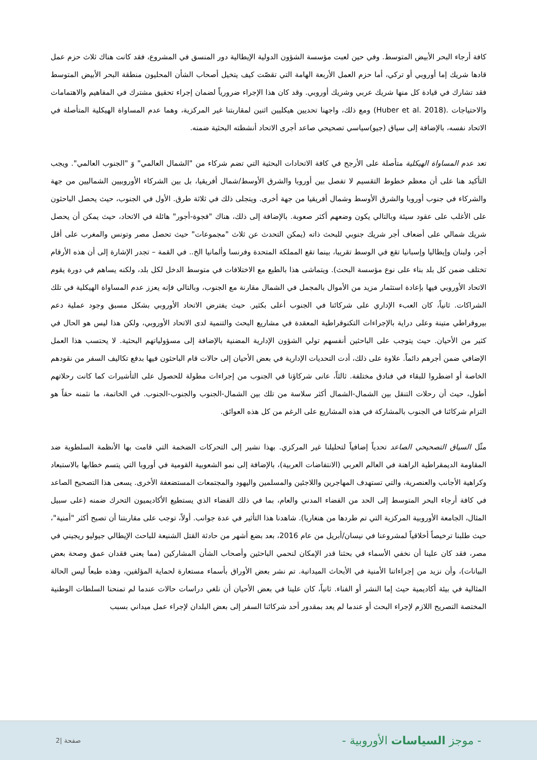كافة أرجاء البحر الأبيض المتوسط. وفي حين لعبت مؤسسة الشؤون الدولية الإيطالية دور المنسق في المشروع، فقد كانت هناك ثلاث حزم عمل قادها شريك إما أوروبي أو تركي، أما حزم العمل الأربعة الهامة التي تقصّت كيف يتخيل أصحاب الشأن المحليون منطقة البحر الأبيض المتوسط فقد تشارك في قيادة كل منها شريك عربي وشريك أوروبي. وقد كان هذا الإجراء ضرورياً لضمان إجراء تحقيق مشترك في المفاهيم والاهتمامات والاحتياجات .(Huber et al. 2018) ومع ذلك، واجهنا تحديين هيكليين اثنين لمقاربتنا غير المركزية، وهما عدم المساواة الهيكلية المتأصلة في الاتحاد نفسه، بالإضافة إلى سياق (جيو)سياسي تصحيحي صاعد أجرى الاتحاد أنشطته البحثية ضمنه.
تعد عدم المساواة الهيكلية متأصلة على الأرجح في كافة الاتحادات البحثية التي تضم شركاء من "الشمال العالمي" وَ "الجنوب العالمي". ويجب التأكيد هنا على أن معظم خطوط التقسيم لا تفصل بين أوروبا والشرق الأوسط/شمال أفريقيا، بل بين الشركاء الأوروبيين الشماليين من جهة والشركاء في جنوب أوروبا والشرق الأوسط وشمال أفريقيا من جهة أخرى. ويتجلى ذلك في ثلاثة طرق. الأول في الجنوب، حيث يحصل الباحثون على الأغلب على عقود سيئة وبالتالي يكون وضعهم أكثر صعوبة. بالإضافة إلى ذلك، هناك "فجوة-أجور" هائلة في الاتحاد، حيث يمكن أن يحصل شريك شمالي على أضعاف أجر شريك جنوبي للبحث ذاته (يمكن التحدث عن ثلاث "مجموعات" حيث تحصل مصر وتونس والمغرب على أقل أجر، ولبنان وإيطاليا وإسبانيا تقع في الوسط تقريبا، بينما تقع المملكة المتحدة وفرنسا وألمانيا الخ.. في القمة – تجدر الإشارة إلى أن هذه الأرقام تختلف ضمن كل بلد بناء على نوع مؤسسة البحث). ويتماشى هذا بالطبع مع الاختلافات في متوسط الدخل لكل بلد، ولكنه يساهم في دورة يقوم الاتحاد الأوروبي فيها بإعادة استثمار مزيد من الأموال بالمجمل في الشمال مقارنة مع الجنوب، وبالتالي فإنه يعزز عدم المساواة الهيكلية في تلك الشراكات. ثانياً، كان العبء الإداري على شركائنا في الجنوب أعلى بكثير. حيث يفترض الاتحاد الأوروبي بشكل مسبق وجود عملية دعم بيروقراطي متينة وعلى دراية بالإجراءات التكنوقراطية المعقدة في مشاريع البحث والتنمية لدى الاتحاد الأوروبي، ولكن هذا ليس هو الحال في كثير من الأحيان. حيث يتوجب على الباحثين أنفسهم تولي الشؤون الإدارية المضنية بالإضافة إلى مسؤولياتهم البحثية. لا يحتسب هذا العمل الإضافي ضمن أجرهم دائماً. علاوة على ذلك، أدت التحديات الإدارية في بعض الأحيان إلى حالات قام الباحثون فيها بدفع تكاليف السفر من نقودهم الخاصة أو اضطروا للبقاء في فنادق مختلفة. ثالثاً، عانى شركاؤنا في الجنوب من إجراءات مطولة للحصول على التأشيرات كما كانت رحلاتهم أطول، حيث أن رحلات التنقل بين الشمال-الشمال أكثر سلاسة من تلك بين الشمال-الجنوب والجنوب-الجنوب. في الخاتمة، ما نثمنه حقاً هو التزام شركائنا في الجنوب بالمشاركة في هذه المشاريع على الرغم من كل هذه العوائق.
مثّل السياق التصحيحي الصاعد تحدياً إضافياً لتحليلنا غير المركزي. بهذا نشير إلى التحركات الضخمة التي قامت بها الأنظمة السلطوية ضد المقاومة الديمقراطية الراهنة في العالم العربي (الانتفاضات العربية)، بالإضافة إلى نمو الشعوبية القومية في أوروبا التي يتسم خطابها بالاستبعاد وكراهية الأجانب والعنصرية، والتي تستهدف المهاجرين واللاجئين والمسلمين واليهود والمجتمعات المستضعفة الأخرى. يسعى هذا التصحيح الصاعد في كافة أرجاء البحر المتوسط إلى الحد من الفضاء المدني والعام، بما في ذلك الفضاء الذي يستطيع الأكاديميون التحرك ضمنه (على سبيل المثال، الجامعة الأوروبية المركزية التي تم طردها من هنغاريا). شاهدنا هذا التأثير في عدة جوانب. أولاً، توجب على مقاربتنا أن تصبح أكثر "أمنية"، حيث طلبنا ترخيصاً أخلاقياً لمشروعنا في نيسان/أبريل من عام 2016، بعد بضع أشهر من حادثة القتل الشنيعة للباحث الإيطالي جيوليو ريجيني في مصر، فقد كان علينا أن نخفي الأسماء في بحثنا قدر الإمكان لنحمي الباحثين وأصحاب الشأن المشاركين (مما يعني فقدان عمق وصحة بعض البيانات)، وأن نزيد من إجراءاتنا الأمنية في الأبحاث الميدانية. تم نشر بعض الأوراق بأسماء مستعارة لحماية المؤلفين، وهذه طبعاً ليس الحالة المثالية في بيئة أكاديمية حيث إما النشر أو الفناء. ثانياً، كان علينا في بعض الأحيان أن نلغي دراسات حالات عندما لم تمنحنا السلطات الوطنية المختصة التصريح اللازم لإجراء البحث أو عندما لم يعد بمقدور أحد شركائنا السفر إلى بعض البلدان لإجراء عمل ميداني بسبب
- موجز السياسات الأوروبية -
صفحة |2